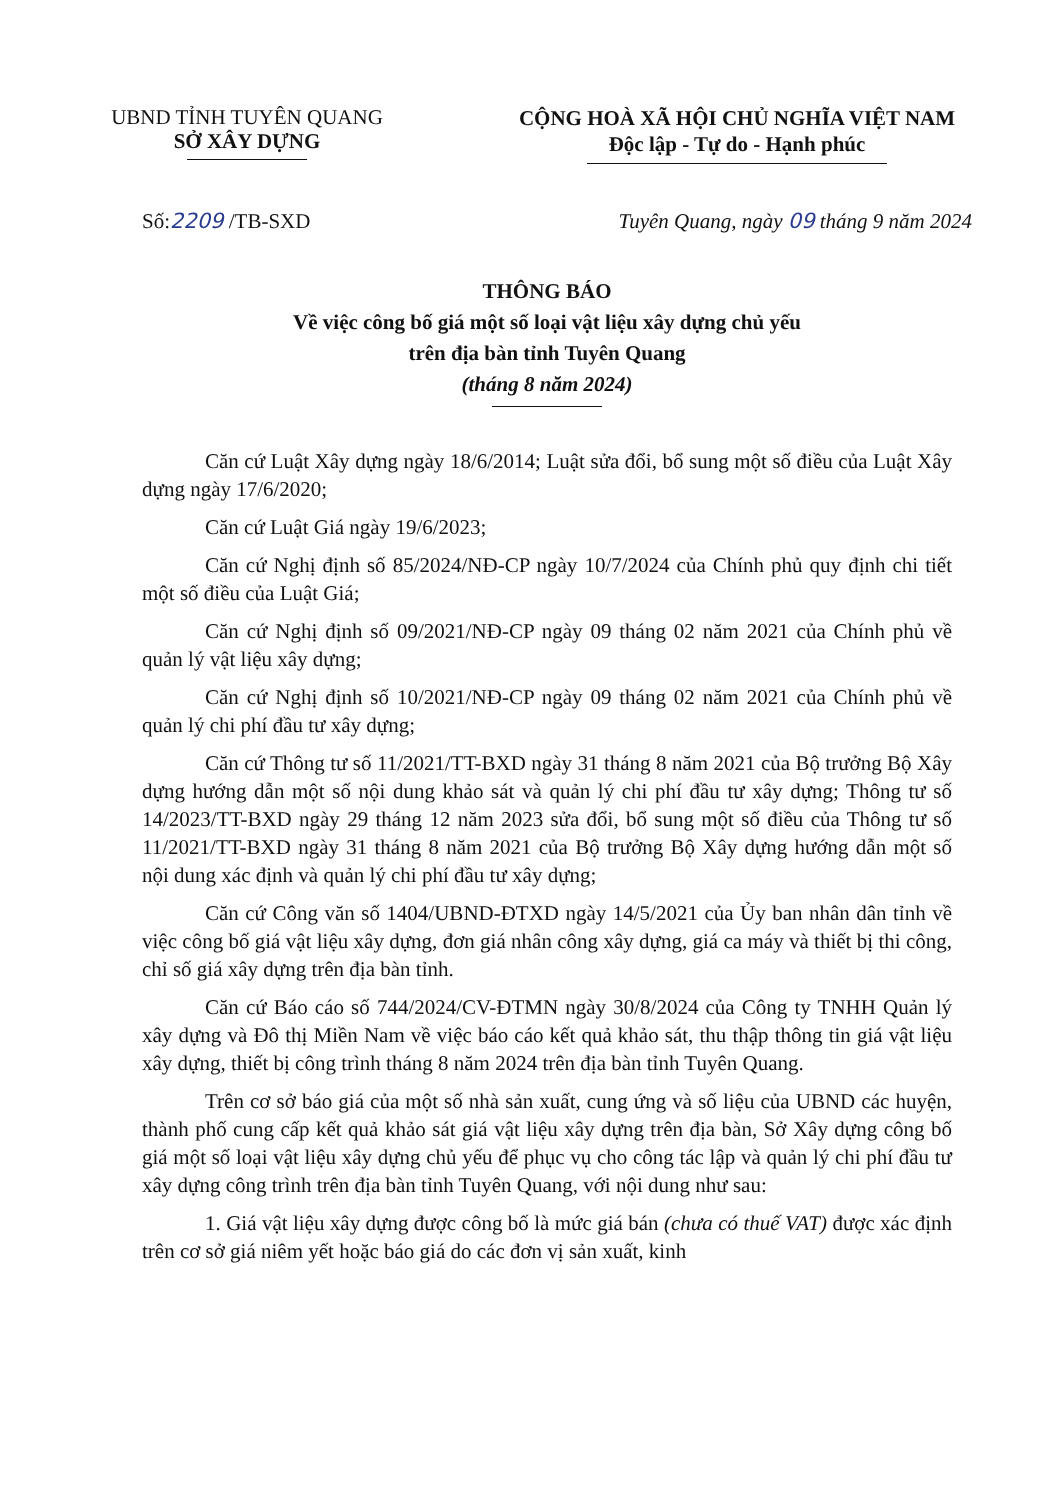UBND TỈNH TUYÊN QUANG
SỞ XÂY DỰNG
CỘNG HOÀ XÃ HỘI CHỦ NGHĨA VIỆT NAM
Độc lập - Tự do - Hạnh phúc
Số:2209 /TB-SXD Tuyên Quang, ngày 09 tháng 9 năm 2024
THÔNG BÁO
Về việc công bố giá một số loại vật liệu xây dựng chủ yếu
trên địa bàn tỉnh Tuyên Quang
(tháng 8 năm 2024)
Căn cứ Luật Xây dựng ngày 18/6/2014; Luật sửa đổi, bổ sung một số điều của Luật Xây dựng ngày 17/6/2020;
Căn cứ Luật Giá ngày 19/6/2023;
Căn cứ Nghị định số 85/2024/NĐ-CP ngày 10/7/2024 của Chính phủ quy định chi tiết một số điều của Luật Giá;
Căn cứ Nghị định số 09/2021/NĐ-CP ngày 09 tháng 02 năm 2021 của Chính phủ về quản lý vật liệu xây dựng;
Căn cứ Nghị định số 10/2021/NĐ-CP ngày 09 tháng 02 năm 2021 của Chính phủ về quản lý chi phí đầu tư xây dựng;
Căn cứ Thông tư số 11/2021/TT-BXD ngày 31 tháng 8 năm 2021 của Bộ trưởng Bộ Xây dựng hướng dẫn một số nội dung khảo sát và quản lý chi phí đầu tư xây dựng; Thông tư số 14/2023/TT-BXD ngày 29 tháng 12 năm 2023 sửa đổi, bổ sung một số điều của Thông tư số 11/2021/TT-BXD ngày 31 tháng 8 năm 2021 của Bộ trưởng Bộ Xây dựng hướng dẫn một số nội dung xác định và quản lý chi phí đầu tư xây dựng;
Căn cứ Công văn số 1404/UBND-ĐTXD ngày 14/5/2021 của Ủy ban nhân dân tỉnh về việc công bố giá vật liệu xây dựng, đơn giá nhân công xây dựng, giá ca máy và thiết bị thi công, chỉ số giá xây dựng trên địa bàn tỉnh.
Căn cứ Báo cáo số 744/2024/CV-ĐTMN ngày 30/8/2024 của Công ty TNHH Quản lý xây dựng và Đô thị Miền Nam về việc báo cáo kết quả khảo sát, thu thập thông tin giá vật liệu xây dựng, thiết bị công trình tháng 8 năm 2024 trên địa bàn tỉnh Tuyên Quang.
Trên cơ sở báo giá của một số nhà sản xuất, cung ứng và số liệu của UBND các huyện, thành phố cung cấp kết quả khảo sát giá vật liệu xây dựng trên địa bàn, Sở Xây dựng công bố giá một số loại vật liệu xây dựng chủ yếu để phục vụ cho công tác lập và quản lý chi phí đầu tư xây dựng công trình trên địa bàn tỉnh Tuyên Quang, với nội dung như sau:
1. Giá vật liệu xây dựng được công bố là mức giá bán (chưa có thuế VAT) được xác định trên cơ sở giá niêm yết hoặc báo giá do các đơn vị sản xuất, kinh